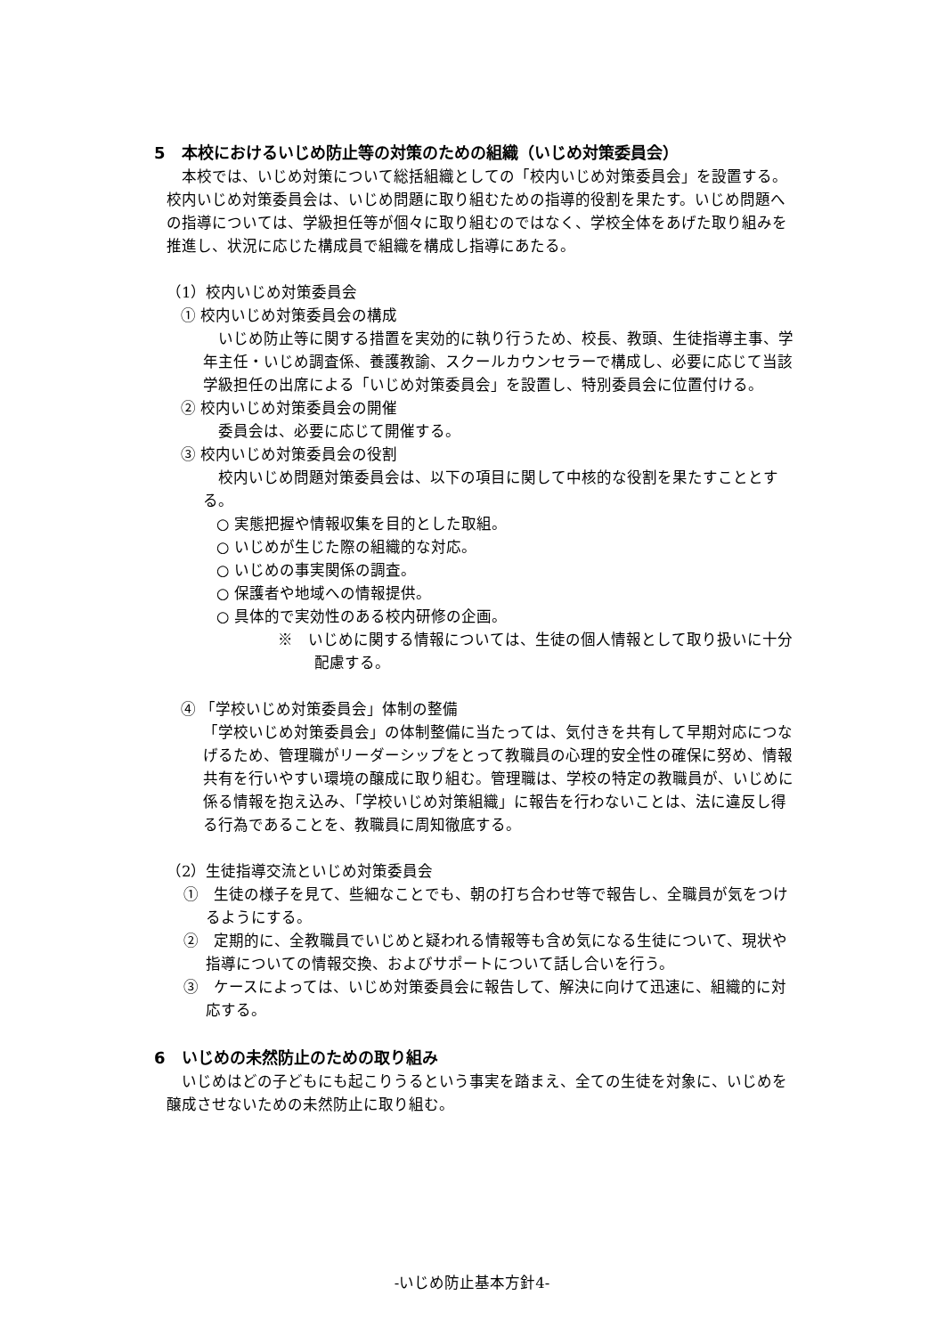5　本校におけるいじめ防止等の対策のための組織（いじめ対策委員会）
本校では、いじめ対策について総括組織としての「校内いじめ対策委員会」を設置する。校内いじめ対策委員会は、いじめ問題に取り組むための指導的役割を果たす。いじめ問題への指導については、学級担任等が個々に取り組むのではなく、学校全体をあげた取り組みを推進し、状況に応じた構成員で組織を構成し指導にあたる。
（1）校内いじめ対策委員会
① 校内いじめ対策委員会の構成
いじめ防止等に関する措置を実効的に執り行うため、校長、教頭、生徒指導主事、学年主任・いじめ調査係、養護教諭、スクールカウンセラーで構成し、必要に応じて当該学級担任の出席による「いじめ対策委員会」を設置し、特別委員会に位置付ける。
② 校内いじめ対策委員会の開催
委員会は、必要に応じて開催する。
③ 校内いじめ対策委員会の役割
校内いじめ問題対策委員会は、以下の項目に関して中核的な役割を果たすこととする。
○ 実態把握や情報収集を目的とした取組。
○ いじめが生じた際の組織的な対応。
○ いじめの事実関係の調査。
○ 保護者や地域への情報提供。
○ 具体的で実効性のある校内研修の企画。
※　いじめに関する情報については、生徒の個人情報として取り扱いに十分配慮する。
④ 「学校いじめ対策委員会」体制の整備
「学校いじめ対策委員会」の体制整備に当たっては、気付きを共有して早期対応につなげるため、管理職がリーダーシップをとって教職員の心理的安全性の確保に努め、情報共有を行いやすい環境の醸成に取り組む。管理職は、学校の特定の教職員が、いじめに係る情報を抱え込み、「学校いじめ対策組織」に報告を行わないことは、法に違反し得る行為であることを、教職員に周知徹底する。
（2）生徒指導交流といじめ対策委員会
①　生徒の様子を見て、些細なことでも、朝の打ち合わせ等で報告し、全職員が気をつけるようにする。
②　定期的に、全教職員でいじめと疑われる情報等も含め気になる生徒について、現状や指導についての情報交換、およびサポートについて話し合いを行う。
③　ケースによっては、いじめ対策委員会に報告して、解決に向けて迅速に、組織的に対応する。
6　いじめの未然防止のための取り組み
いじめはどの子どもにも起こりうるという事実を踏まえ、全ての生徒を対象に、いじめを醸成させないための未然防止に取り組む。
-いじめ防止基本方針4-